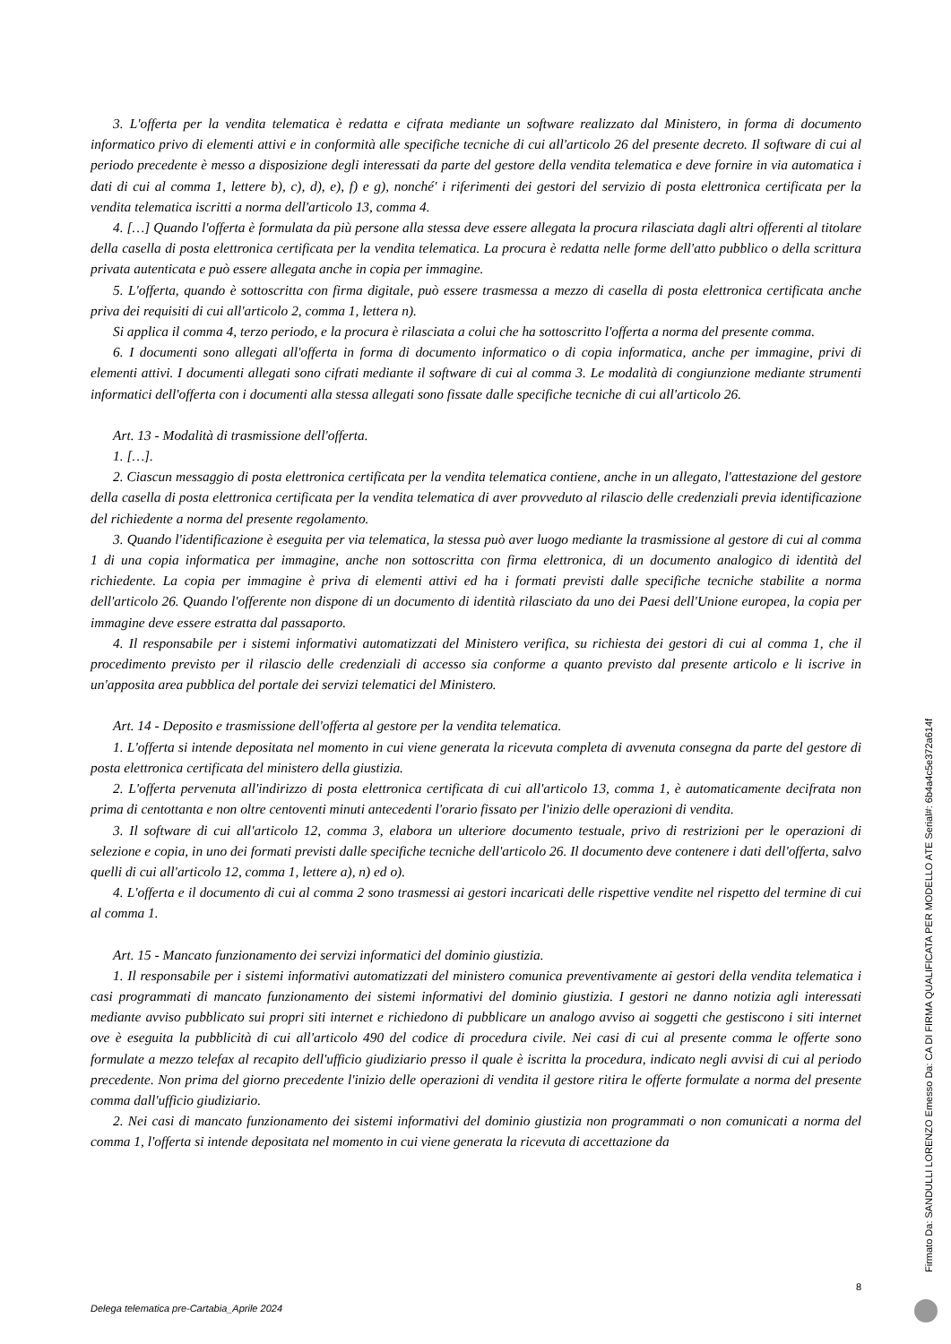3. L'offerta per la vendita telematica è redatta e cifrata mediante un software realizzato dal Ministero, in forma di documento informatico privo di elementi attivi e in conformità alle specifiche tecniche di cui all'articolo 26 del presente decreto. Il software di cui al periodo precedente è messo a disposizione degli interessati da parte del gestore della vendita telematica e deve fornire in via automatica i dati di cui al comma 1, lettere b), c), d), e), f) e g), nonché' i riferimenti dei gestori del servizio di posta elettronica certificata per la vendita telematica iscritti a norma dell'articolo 13, comma 4.
4. […] Quando l'offerta è formulata da più persone alla stessa deve essere allegata la procura rilasciata dagli altri offerenti al titolare della casella di posta elettronica certificata per la vendita telematica. La procura è redatta nelle forme dell'atto pubblico o della scrittura privata autenticata e può essere allegata anche in copia per immagine.
5. L'offerta, quando è sottoscritta con firma digitale, può essere trasmessa a mezzo di casella di posta elettronica certificata anche priva dei requisiti di cui all'articolo 2, comma 1, lettera n).
Si applica il comma 4, terzo periodo, e la procura è rilasciata a colui che ha sottoscritto l'offerta a norma del presente comma.
6. I documenti sono allegati all'offerta in forma di documento informatico o di copia informatica, anche per immagine, privi di elementi attivi. I documenti allegati sono cifrati mediante il software di cui al comma 3. Le modalità di congiunzione mediante strumenti informatici dell'offerta con i documenti alla stessa allegati sono fissate dalle specifiche tecniche di cui all'articolo 26.
Art. 13 - Modalità di trasmissione dell'offerta.
1. […].
2. Ciascun messaggio di posta elettronica certificata per la vendita telematica contiene, anche in un allegato, l'attestazione del gestore della casella di posta elettronica certificata per la vendita telematica di aver provveduto al rilascio delle credenziali previa identificazione del richiedente a norma del presente regolamento.
3. Quando l'identificazione è eseguita per via telematica, la stessa può aver luogo mediante la trasmissione al gestore di cui al comma 1 di una copia informatica per immagine, anche non sottoscritta con firma elettronica, di un documento analogico di identità del richiedente. La copia per immagine è priva di elementi attivi ed ha i formati previsti dalle specifiche tecniche stabilite a norma dell'articolo 26. Quando l'offerente non dispone di un documento di identità rilasciato da uno dei Paesi dell'Unione europea, la copia per immagine deve essere estratta dal passaporto.
4. Il responsabile per i sistemi informativi automatizzati del Ministero verifica, su richiesta dei gestori di cui al comma 1, che il procedimento previsto per il rilascio delle credenziali di accesso sia conforme a quanto previsto dal presente articolo e li iscrive in un'apposita area pubblica del portale dei servizi telematici del Ministero.
Art. 14 - Deposito e trasmissione dell'offerta al gestore per la vendita telematica.
1. L'offerta si intende depositata nel momento in cui viene generata la ricevuta completa di avvenuta consegna da parte del gestore di posta elettronica certificata del ministero della giustizia.
2. L'offerta pervenuta all'indirizzo di posta elettronica certificata di cui all'articolo 13, comma 1, è automaticamente decifrata non prima di centottanta e non oltre centoventi minuti antecedenti l'orario fissato per l'inizio delle operazioni di vendita.
3. Il software di cui all'articolo 12, comma 3, elabora un ulteriore documento testuale, privo di restrizioni per le operazioni di selezione e copia, in uno dei formati previsti dalle specifiche tecniche dell'articolo 26. Il documento deve contenere i dati dell'offerta, salvo quelli di cui all'articolo 12, comma 1, lettere a), n) ed o).
4. L'offerta e il documento di cui al comma 2 sono trasmessi ai gestori incaricati delle rispettive vendite nel rispetto del termine di cui al comma 1.
Art. 15 - Mancato funzionamento dei servizi informatici del dominio giustizia.
1. Il responsabile per i sistemi informativi automatizzati del ministero comunica preventivamente ai gestori della vendita telematica i casi programmati di mancato funzionamento dei sistemi informativi del dominio giustizia. I gestori ne danno notizia agli interessati mediante avviso pubblicato sui propri siti internet e richiedono di pubblicare un analogo avviso ai soggetti che gestiscono i siti internet ove è eseguita la pubblicità di cui all'articolo 490 del codice di procedura civile. Nei casi di cui al presente comma le offerte sono formulate a mezzo telefax al recapito dell'ufficio giudiziario presso il quale è iscritta la procedura, indicato negli avvisi di cui al periodo precedente. Non prima del giorno precedente l'inizio delle operazioni di vendita il gestore ritira le offerte formulate a norma del presente comma dall'ufficio giudiziario.
2. Nei casi di mancato funzionamento dei sistemi informativi del dominio giustizia non programmati o non comunicati a norma del comma 1, l'offerta si intende depositata nel momento in cui viene generata la ricevuta di accettazione da
8
Delega telematica pre-Cartabia_Aprile 2024
Firmato Da: SANDULLI LORENZO Emesso Da: CA DI FIRMA QUALIFICATA PER MODELLO ATE Serial#: 6b4a4c5e372a614f